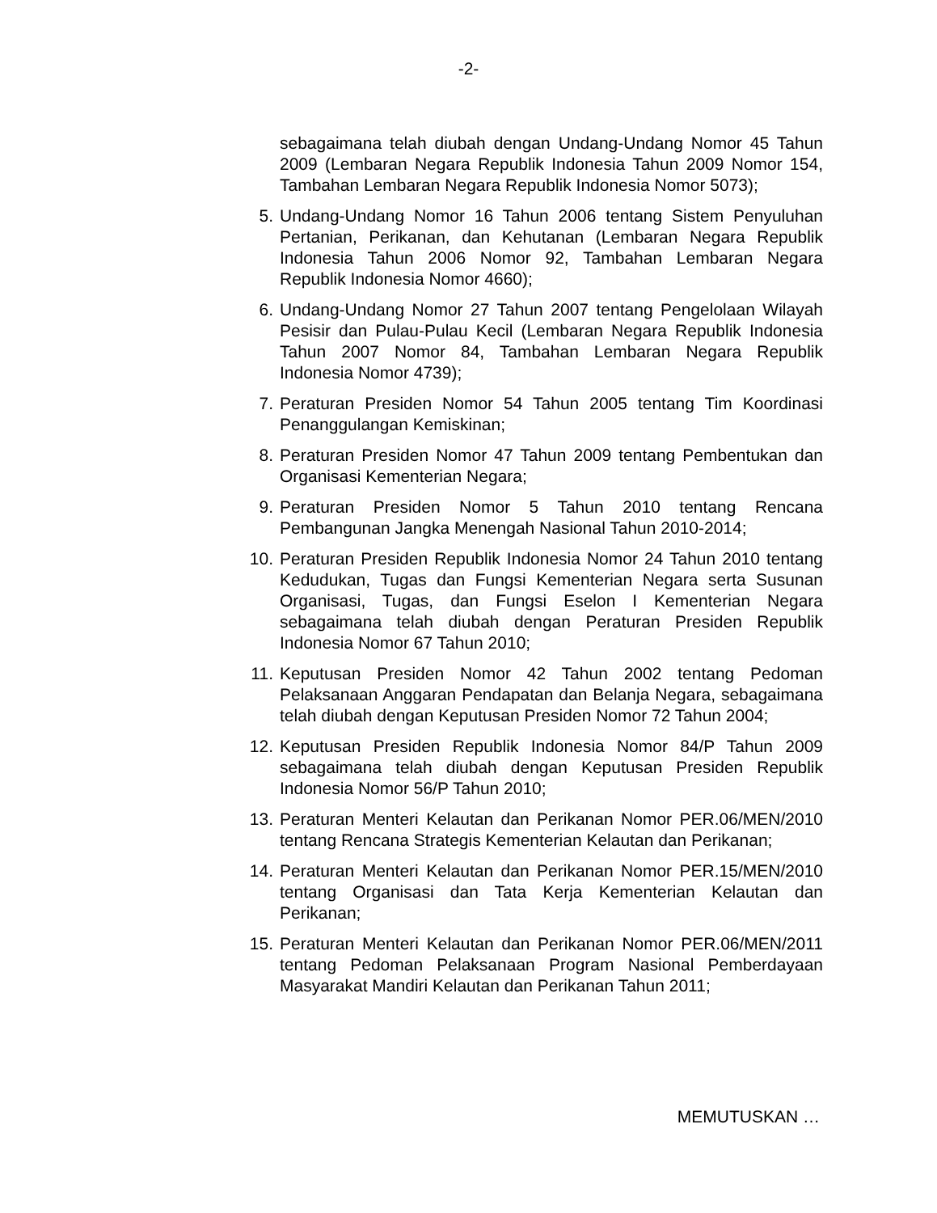-2-
sebagaimana telah diubah dengan Undang-Undang Nomor 45 Tahun 2009 (Lembaran Negara Republik Indonesia Tahun 2009 Nomor 154, Tambahan Lembaran Negara Republik Indonesia Nomor 5073);
5. Undang-Undang Nomor 16 Tahun 2006 tentang Sistem Penyuluhan Pertanian, Perikanan, dan Kehutanan (Lembaran Negara Republik Indonesia Tahun 2006 Nomor 92, Tambahan Lembaran Negara Republik Indonesia Nomor 4660);
6. Undang-Undang Nomor 27 Tahun 2007 tentang Pengelolaan Wilayah Pesisir dan Pulau-Pulau Kecil (Lembaran Negara Republik Indonesia Tahun 2007 Nomor 84, Tambahan Lembaran Negara Republik Indonesia Nomor 4739);
7. Peraturan Presiden Nomor 54 Tahun 2005 tentang Tim Koordinasi Penanggulangan Kemiskinan;
8. Peraturan Presiden Nomor 47 Tahun 2009 tentang Pembentukan dan Organisasi Kementerian Negara;
9. Peraturan Presiden Nomor 5 Tahun 2010 tentang Rencana Pembangunan Jangka Menengah Nasional Tahun 2010-2014;
10. Peraturan Presiden Republik Indonesia Nomor 24 Tahun 2010 tentang Kedudukan, Tugas dan Fungsi Kementerian Negara serta Susunan Organisasi, Tugas, dan Fungsi Eselon I Kementerian Negara sebagaimana telah diubah dengan Peraturan Presiden Republik Indonesia Nomor 67 Tahun 2010;
11. Keputusan Presiden Nomor 42 Tahun 2002 tentang Pedoman Pelaksanaan Anggaran Pendapatan dan Belanja Negara, sebagaimana telah diubah dengan Keputusan Presiden Nomor 72 Tahun 2004;
12. Keputusan Presiden Republik Indonesia Nomor 84/P Tahun 2009 sebagaimana telah diubah dengan Keputusan Presiden Republik Indonesia Nomor 56/P Tahun 2010;
13. Peraturan Menteri Kelautan dan Perikanan Nomor PER.06/MEN/2010 tentang Rencana Strategis Kementerian Kelautan dan Perikanan;
14. Peraturan Menteri Kelautan dan Perikanan Nomor PER.15/MEN/2010 tentang Organisasi dan Tata Kerja Kementerian Kelautan dan Perikanan;
15. Peraturan Menteri Kelautan dan Perikanan Nomor PER.06/MEN/2011 tentang Pedoman Pelaksanaan Program Nasional Pemberdayaan Masyarakat Mandiri Kelautan dan Perikanan Tahun 2011;
MEMUTUSKAN …